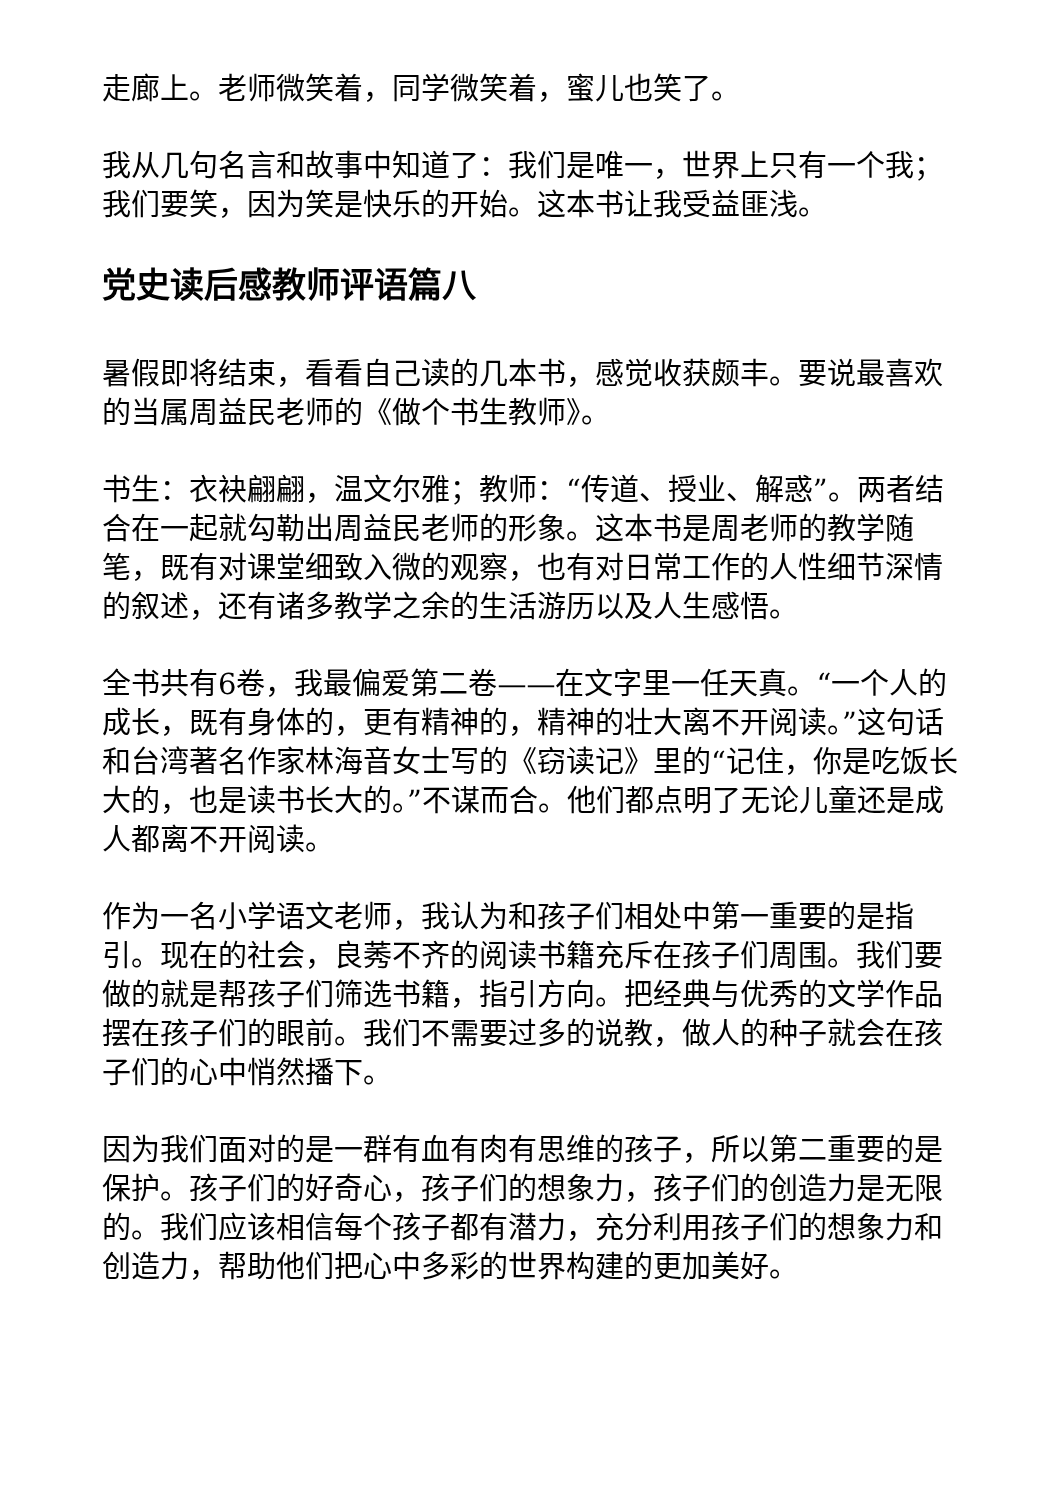走廊上。老师微笑着，同学微笑着，蜜儿也笑了。
我从几句名言和故事中知道了：我们是唯一，世界上只有一个我；我们要笑，因为笑是快乐的开始。这本书让我受益匪浅。
党史读后感教师评语篇八
暑假即将结束，看看自己读的几本书，感觉收获颇丰。要说最喜欢的当属周益民老师的《做个书生教师》。
书生：衣袂翩翩，温文尔雅；教师：“传道、授业、解惑”。两者结合在一起就勾勒出周益民老师的形象。这本书是周老师的教学随笔，既有对课堂细致入微的观察，也有对日常工作的人性细节深情的叙述，还有诸多教学之余的生活游历以及人生感悟。
全书共有6卷，我最偏爱第二卷——在文字里一任天真。“一个人的成长，既有身体的，更有精神的，精神的壮大离不开阅读。”这句话和台湾著名作家林海音女士写的《窃读记》里的“记住，你是吃饭长大的，也是读书长大的。”不谋而合。他们都点明了无论儿童还是成人都离不开阅读。
作为一名小学语文老师，我认为和孩子们相处中第一重要的是指引。现在的社会，良莠不齐的阅读书籍充斥在孩子们周围。我们要做的就是帮孩子们筛选书籍，指引方向。把经典与优秀的文学作品摆在孩子们的眼前。我们不需要过多的说教，做人的种子就会在孩子们的心中悄然播下。
因为我们面对的是一群有血有肉有思维的孩子，所以第二重要的是保护。孩子们的好奇心，孩子们的想象力，孩子们的创造力是无限的。我们应该相信每个孩子都有潜力，充分利用孩子们的想象力和创造力，帮助他们把心中多彩的世界构建的更加美好。